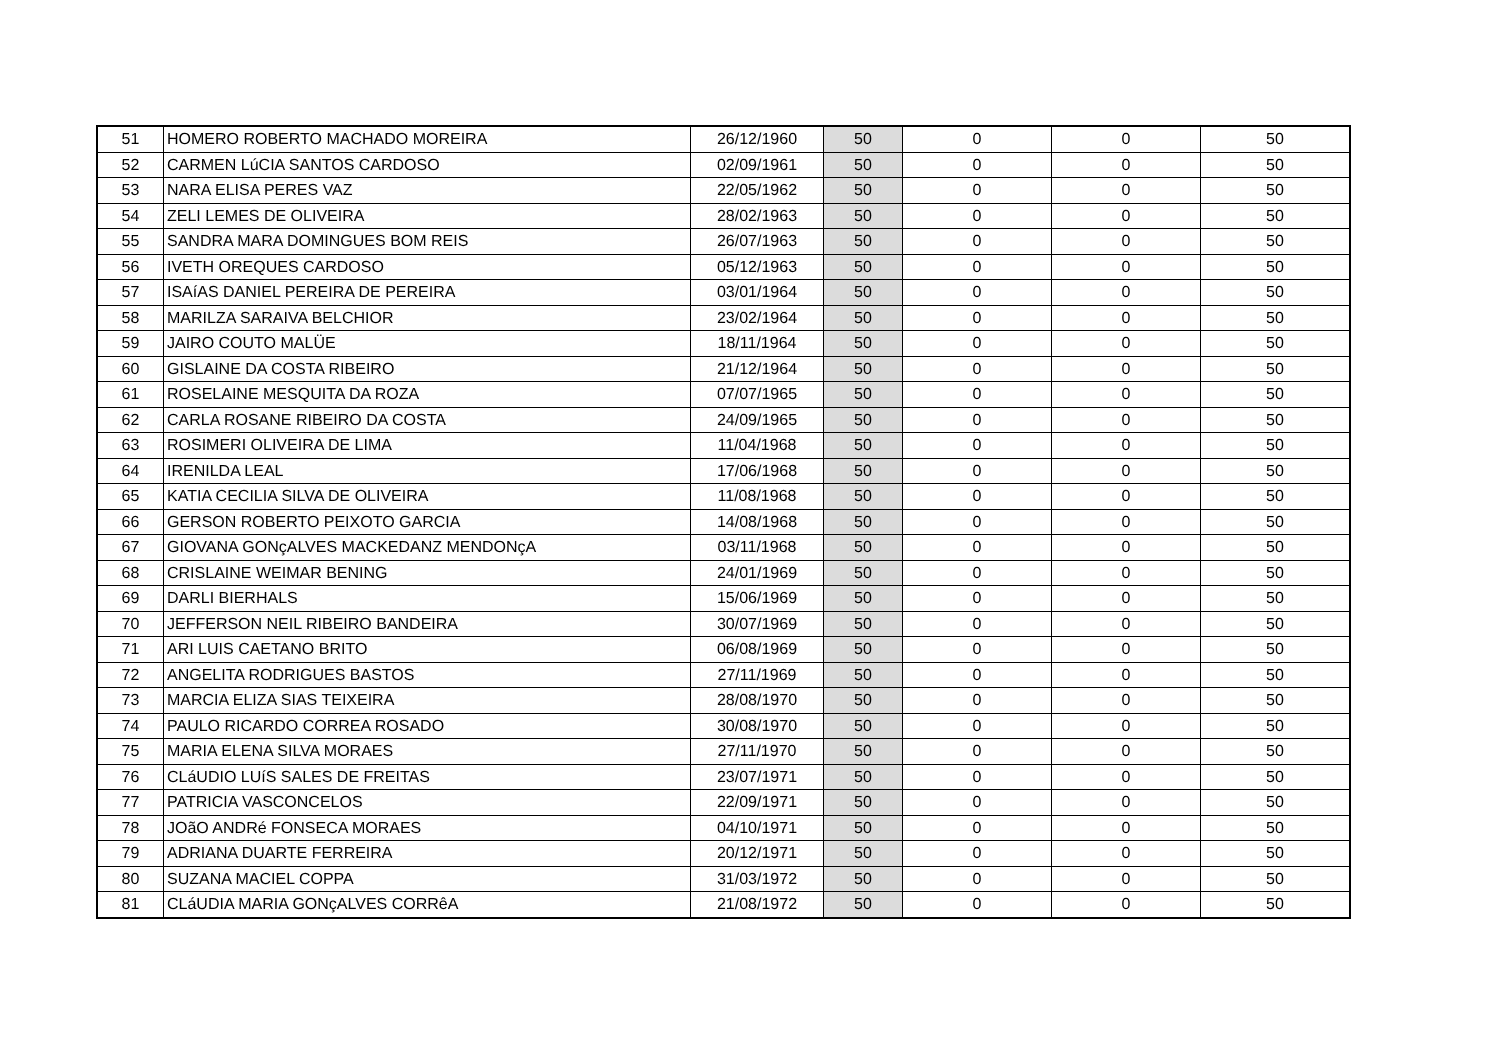| 51 | HOMERO ROBERTO MACHADO MOREIRA | 26/12/1960 | 50 | 0 | 0 | 50 |
| 52 | CARMEN LúCIA SANTOS CARDOSO | 02/09/1961 | 50 | 0 | 0 | 50 |
| 53 | NARA ELISA PERES VAZ | 22/05/1962 | 50 | 0 | 0 | 50 |
| 54 | ZELI LEMES DE OLIVEIRA | 28/02/1963 | 50 | 0 | 0 | 50 |
| 55 | SANDRA MARA DOMINGUES BOM REIS | 26/07/1963 | 50 | 0 | 0 | 50 |
| 56 | IVETH OREQUES CARDOSO | 05/12/1963 | 50 | 0 | 0 | 50 |
| 57 | ISAíAS DANIEL PEREIRA DE PEREIRA | 03/01/1964 | 50 | 0 | 0 | 50 |
| 58 | MARILZA SARAIVA BELCHIOR | 23/02/1964 | 50 | 0 | 0 | 50 |
| 59 | JAIRO COUTO MALÜE | 18/11/1964 | 50 | 0 | 0 | 50 |
| 60 | GISLAINE DA COSTA RIBEIRO | 21/12/1964 | 50 | 0 | 0 | 50 |
| 61 | ROSELAINE MESQUITA DA ROZA | 07/07/1965 | 50 | 0 | 0 | 50 |
| 62 | CARLA ROSANE RIBEIRO DA COSTA | 24/09/1965 | 50 | 0 | 0 | 50 |
| 63 | ROSIMERI OLIVEIRA DE LIMA | 11/04/1968 | 50 | 0 | 0 | 50 |
| 64 | IRENILDA LEAL | 17/06/1968 | 50 | 0 | 0 | 50 |
| 65 | KATIA CECILIA SILVA DE OLIVEIRA | 11/08/1968 | 50 | 0 | 0 | 50 |
| 66 | GERSON ROBERTO PEIXOTO GARCIA | 14/08/1968 | 50 | 0 | 0 | 50 |
| 67 | GIOVANA GONçALVES MACKEDANZ MENDONçA | 03/11/1968 | 50 | 0 | 0 | 50 |
| 68 | CRISLAINE WEIMAR BENING | 24/01/1969 | 50 | 0 | 0 | 50 |
| 69 | DARLI BIERHALS | 15/06/1969 | 50 | 0 | 0 | 50 |
| 70 | JEFFERSON NEIL RIBEIRO BANDEIRA | 30/07/1969 | 50 | 0 | 0 | 50 |
| 71 | ARI LUIS CAETANO BRITO | 06/08/1969 | 50 | 0 | 0 | 50 |
| 72 | ANGELITA RODRIGUES BASTOS | 27/11/1969 | 50 | 0 | 0 | 50 |
| 73 | MARCIA ELIZA SIAS TEIXEIRA | 28/08/1970 | 50 | 0 | 0 | 50 |
| 74 | PAULO RICARDO CORREA ROSADO | 30/08/1970 | 50 | 0 | 0 | 50 |
| 75 | MARIA ELENA SILVA MORAES | 27/11/1970 | 50 | 0 | 0 | 50 |
| 76 | CLáUDIO LUíS SALES DE FREITAS | 23/07/1971 | 50 | 0 | 0 | 50 |
| 77 | PATRICIA VASCONCELOS | 22/09/1971 | 50 | 0 | 0 | 50 |
| 78 | JOãO ANDRé FONSECA MORAES | 04/10/1971 | 50 | 0 | 0 | 50 |
| 79 | ADRIANA DUARTE FERREIRA | 20/12/1971 | 50 | 0 | 0 | 50 |
| 80 | SUZANA MACIEL COPPA | 31/03/1972 | 50 | 0 | 0 | 50 |
| 81 | CLáUDIA MARIA GONçALVES CORRêA | 21/08/1972 | 50 | 0 | 0 | 50 |